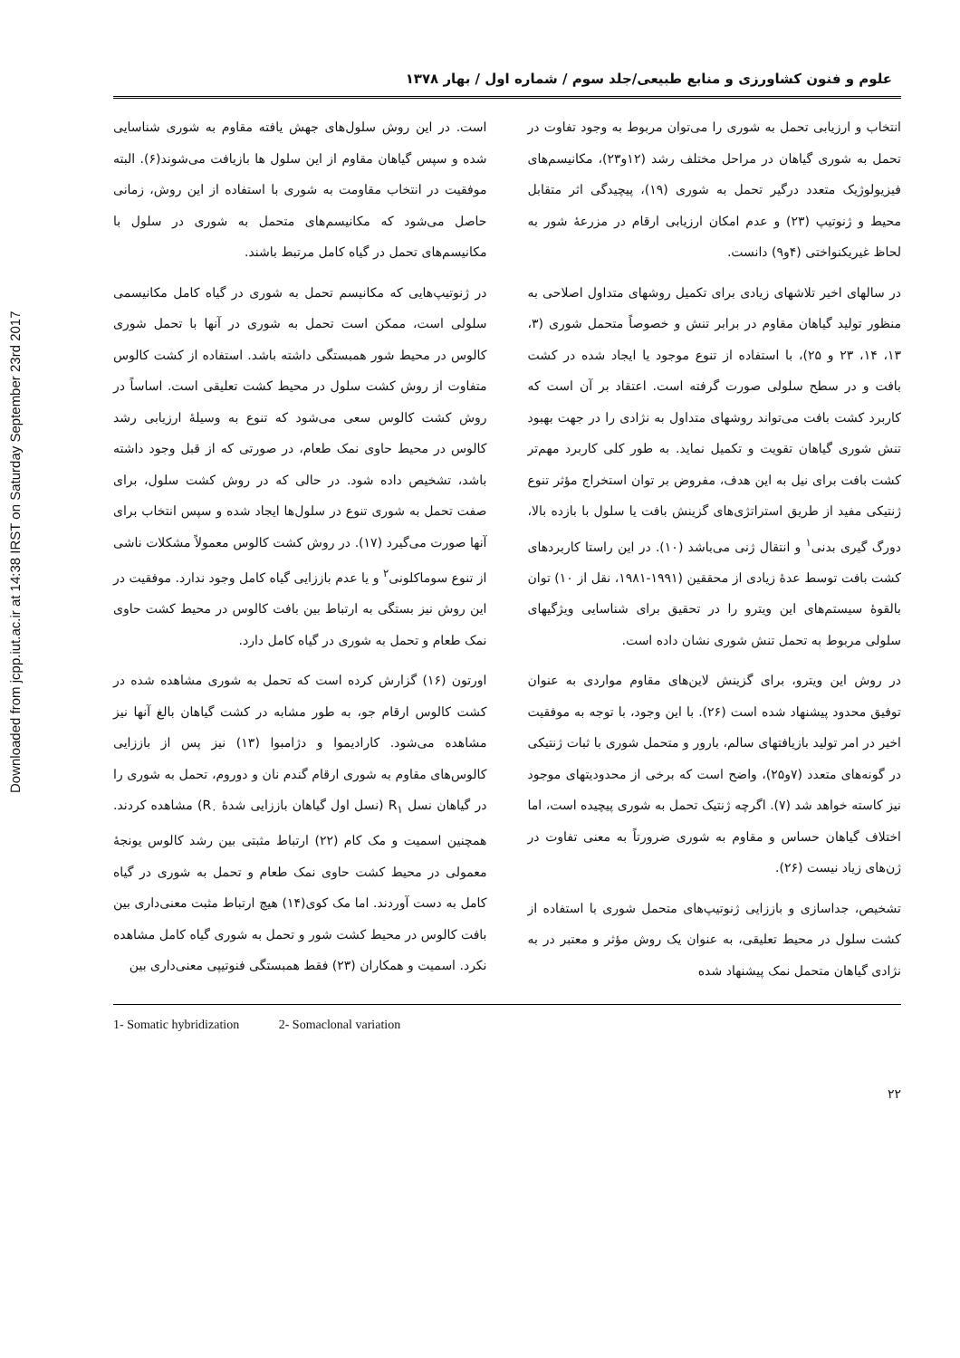Downloaded from jcpp.iut.ac.ir at 14:38 IRST on Saturday September 23rd 2017
علوم و فنون کشاورزی و منابع طبیعی/جلد سوم / شماره اول / بهار ۱۳۷۸
انتخاب و ارزیابی تحمل به شوری را می‌توان مربوط به وجود تفاوت در تحمل به شوری گیاهان در مراحل مختلف رشد (۱۲و۲۳)، مکانیسم‌های فیزیولوژیک متعدد درگیر تحمل به شوری (۱۹)، پیچیدگی اثر متقابل محیط و ژنوتیپ (۲۳) و عدم امکان ارزیابی ارقام در مزرعهٔ شور به لحاظ غیریکنواختی (۴و۹) دانست.
در سالهای اخیر تلاشهای زیادی برای تکمیل روشهای متداول اصلاحی به منظور تولید گیاهان مقاوم در برابر تنش و خصوصاً متحمل شوری (۳، ۱۳، ۱۴، ۲۳ و ۲۵)، با استفاده از تنوع موجود یا ایجاد شده در کشت بافت و در سطح سلولی صورت گرفته است. اعتقاد بر آن است که کاربرد کشت بافت می‌تواند روشهای متداول به نژادی را در جهت بهبود تنش شوری گیاهان تقویت و تکمیل نماید. به طور کلی کاربرد مهم‌تر کشت بافت برای نیل به این هدف، مفروض بر توان استخراج مؤثر تنوع ژنتیکی مفید از طریق استراتژی‌های گزینش بافت یا سلول با بازده بالا، دورگ گیری بدنی<sup>۱</sup> و انتقال ژنی می‌باشد (۱۰). در این راستا کاربردهای کشت بافت توسط عدهٔ زیادی از محققین (۱۹۹۱-۱۹۸۱، نقل از ۱۰) توان بالقوهٔ سیستم‌های این ویترو را در تحقیق برای شناسایی ویژگیهای سلولی مربوط به تحمل تنش شوری نشان داده است.
در روش این ویترو، برای گزینش لاین‌های مقاوم مواردی به عنوان توفیق محدود پیشنهاد شده است (۲۶). با این وجود، با توجه به موفقیت اخیر در امر تولید بازیافتهای سالم، بارور و متحمل شوری با ثبات ژنتیکی در گونه‌های متعدد (۷و۲۵)، واضح است که برخی از محدودیتهای موجود نیز کاسته خواهد شد (۷). اگرچه ژنتیک تحمل به شوری پیچیده است، اما اختلاف گیاهان حساس و مقاوم به شوری ضرورتاً به معنی تفاوت در ژن‌های زیاد نیست (۲۶).
تشخیص، جداسازی و باززایی ژنوتیپ‌های متحمل شوری با استفاده از کشت سلول در محیط تعلیقی، به عنوان یک روش مؤثر و معتبر در به نژادی گیاهان متحمل نمک پیشنهاد شده
است. در این روش سلول‌های جهش یافته مقاوم به شوری شناسایی شده و سپس گیاهان مقاوم از این سلول ها بازیافت می‌شوند(۶). البته موفقیت در انتخاب مقاومت به شوری با استفاده از این روش، زمانی حاصل می‌شود که مکانیسم‌های متحمل به شوری در سلول با مکانیسم‌های تحمل در گیاه کامل مرتبط باشند.
در ژنوتیپ‌هایی که مکانیسم تحمل به شوری در گیاه کامل مکانیسمی سلولی است، ممکن است تحمل به شوری در آنها با تحمل شوری کالوس در محیط شور همبستگی داشته باشد. استفاده از کشت کالوس متفاوت از روش کشت سلول در محیط کشت تعلیقی است. اساساً در روش کشت کالوس سعی می‌شود که تنوع به وسیلهٔ ارزیابی رشد کالوس در محیط حاوی نمک طعام، در صورتی که از قبل وجود داشته باشد، تشخیص داده شود. در حالی که در روش کشت سلول، برای صفت تحمل به شوری تنوع در سلول‌ها ایجاد شده و سپس انتخاب برای آنها صورت می‌گیرد (۱۷). در روش کشت کالوس معمولاً مشکلات ناشی از تنوع سوماکلونی<sup>۲</sup> و یا عدم باززایی گیاه کامل وجود ندارد. موفقیت در این روش نیز بستگی به ارتباط بین بافت کالوس در محیط کشت حاوی نمک طعام و تحمل به شوری در گیاه کامل دارد.
اورتون (۱۶) گزارش کرده است که تحمل به شوری مشاهده شده در کشت کالوس ارقام جو، به طور مشابه در کشت گیاهان بالغ آنها نیز مشاهده می‌شود. کارادیموا و دژامبوا (۱۳) نیز پس از باززایی کالوس‌های مقاوم به شوری ارقام گندم نان و دوروم، تحمل به شوری را در گیاهان نسل R<sub>۱</sub> (نسل اول گیاهان باززایی شدهٔ R<sub>۰</sub>) مشاهده کردند. همچنین اسمیت و مک کام (۲۲) ارتباط مثبتی بین رشد کالوس یونجهٔ معمولی در محیط کشت حاوی نمک طعام و تحمل به شوری در گیاه کامل به دست آوردند. اما مک کوی(۱۴) هیچ ارتباط مثبت معنی‌داری بین بافت کالوس در محیط کشت شور و تحمل به شوری گیاه کامل مشاهده نکرد. اسمیت و همکاران (۲۳) فقط همبستگی فنوتیپی معنی‌داری بین
1- Somatic hybridization 2- Somaclonal variation
۲۲